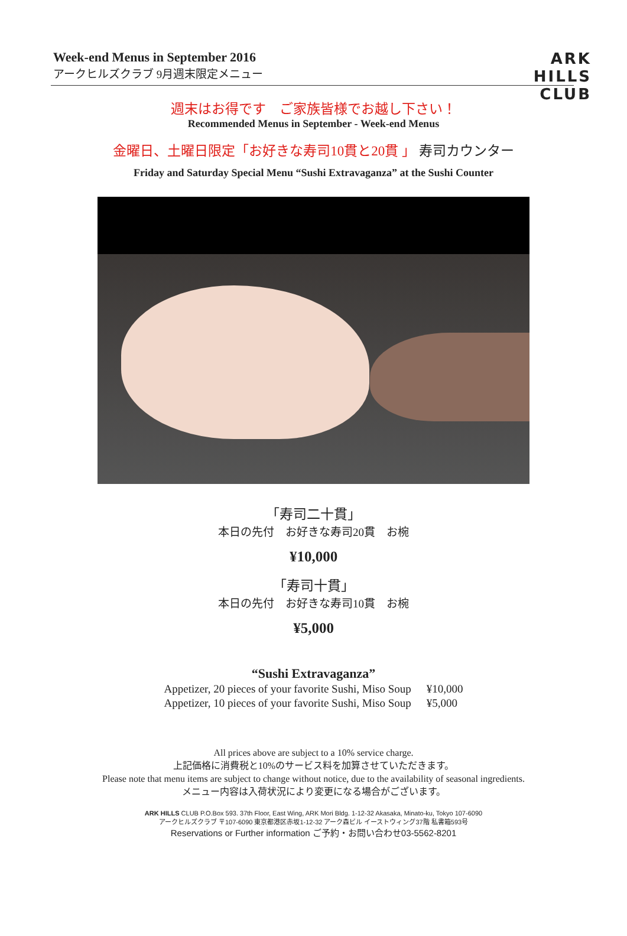Week-end Menus in September 2016
アークヒルズクラブ 9月週末限定メニュー
ARK
HILLS
CLUB
週末はお得です　ご家族皆様でお越し下さい！
Recommended Menus in September - Week-end Menus
金曜日、土曜日限定「お好きな寿司10貫と20貫 」 寿司カウンター
Friday and Saturday Special Menu “Sushi Extravaganza” at the Sushi Counter
「寿司二十貫」
本日の先付　お好きな寿司20貫　お椀
¥10,000
「寿司十貫」
本日の先付　お好きな寿司10貫　お椀
¥5,000
“Sushi Extravaganza”
| Appetizer, 20 pieces of your favorite Sushi, Miso Soup | ¥10,000 |
| Appetizer, 10 pieces of your favorite Sushi, Miso Soup | ¥5,000 |
All prices above are subject to a 10% service charge.
上記価格に消費税と10%のサービス料を加算させていただきます。
Please note that menu items are subject to change without notice, due to the availability of seasonal ingredients.
メニュー内容は入荷状況により変更になる場合がございます。
ARK HILLS CLUB P.O.Box 593. 37th Floor, East Wing, ARK Mori Bldg. 1-12-32 Akasaka, Minato-ku, Tokyo 107-6090
アークヒルズクラブ 〒107-6090 東京都港区赤坂1-12-32 アーク森ビル イーストウィング37階 私書箱593号
Reservations or Further information ご予約・お問い合わせ03-5562-8201